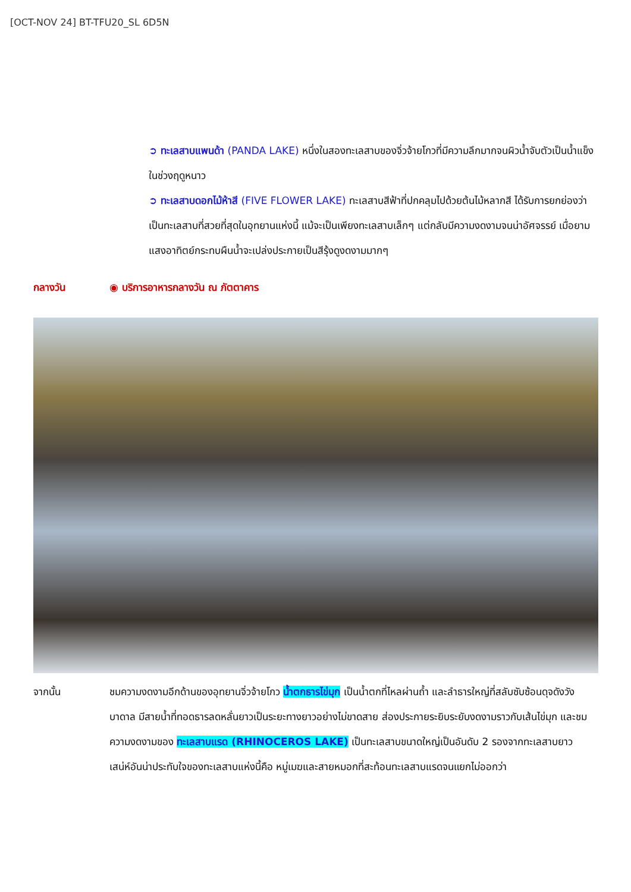[OCT-NOV 24] BT-TFU20_SL 6D5N
➲ ทะเลสาบแพนด้า (PANDA LAKE) หนึ่งในสองทะเลสาบของจิ่วจ้ายโกวที่มีความลึกมากจนผิวน้ำจับตัวเป็นน้ำแข็งในช่วงฤดูหนาว
➲ ทะเลสาบดอกไม้ห้าสี (FIVE FLOWER LAKE) ทะเลสาบสีฟ้าที่ปกคลุมไปด้วยต้นไม้หลากสี ได้รับการยกย่องว่าเป็นทะเลสาบที่สวยที่สุดในอุทยานแห่งนี้ แม้จะเป็นเพียงทะเลสาบเล็กๆ แต่กลับมีความงดงามจนน่าอัศจรรย์ เมื่อยามแสงอาทิตย์กระทบผืนน้ำจะเปล่งประกายเป็นสีรุ้งดูงดงามมากๆ
กลางวัน ◉ บริการอาหารกลางวัน ณ ภัตตาคาร
จากนั้น ชมความงดงามอีกด้านของอุทยานจิ่วจ้ายโกว น้ำตกธารไข่มุก เป็นน้ำตกที่ไหลผ่านถ้ำ และลำธารใหญ่ที่สลับซับซ้อนดุจดังวังบาดาล มีสายน้ำที่ทอดธารลดหลั่นยาวเป็นระยะทางยาวอย่างไม่ขาดสาย ส่องประกายระยิบระยับงดงามราวกับเส้นไข่มุก และชมความงดงามของ ทะเลสาบแรด (RHINOCEROS LAKE) เป็นทะเลสาบขนาดใหญ่เป็นอันดับ 2 รองจากทะเลสาบยาว เสน่ห์อันน่าประทับใจของทะเลสาบแห่งนี้คือ หมู่เมฆและสายหมอกที่สะท้อนทะเลสาบแรดจนแยกไม่ออกว่า